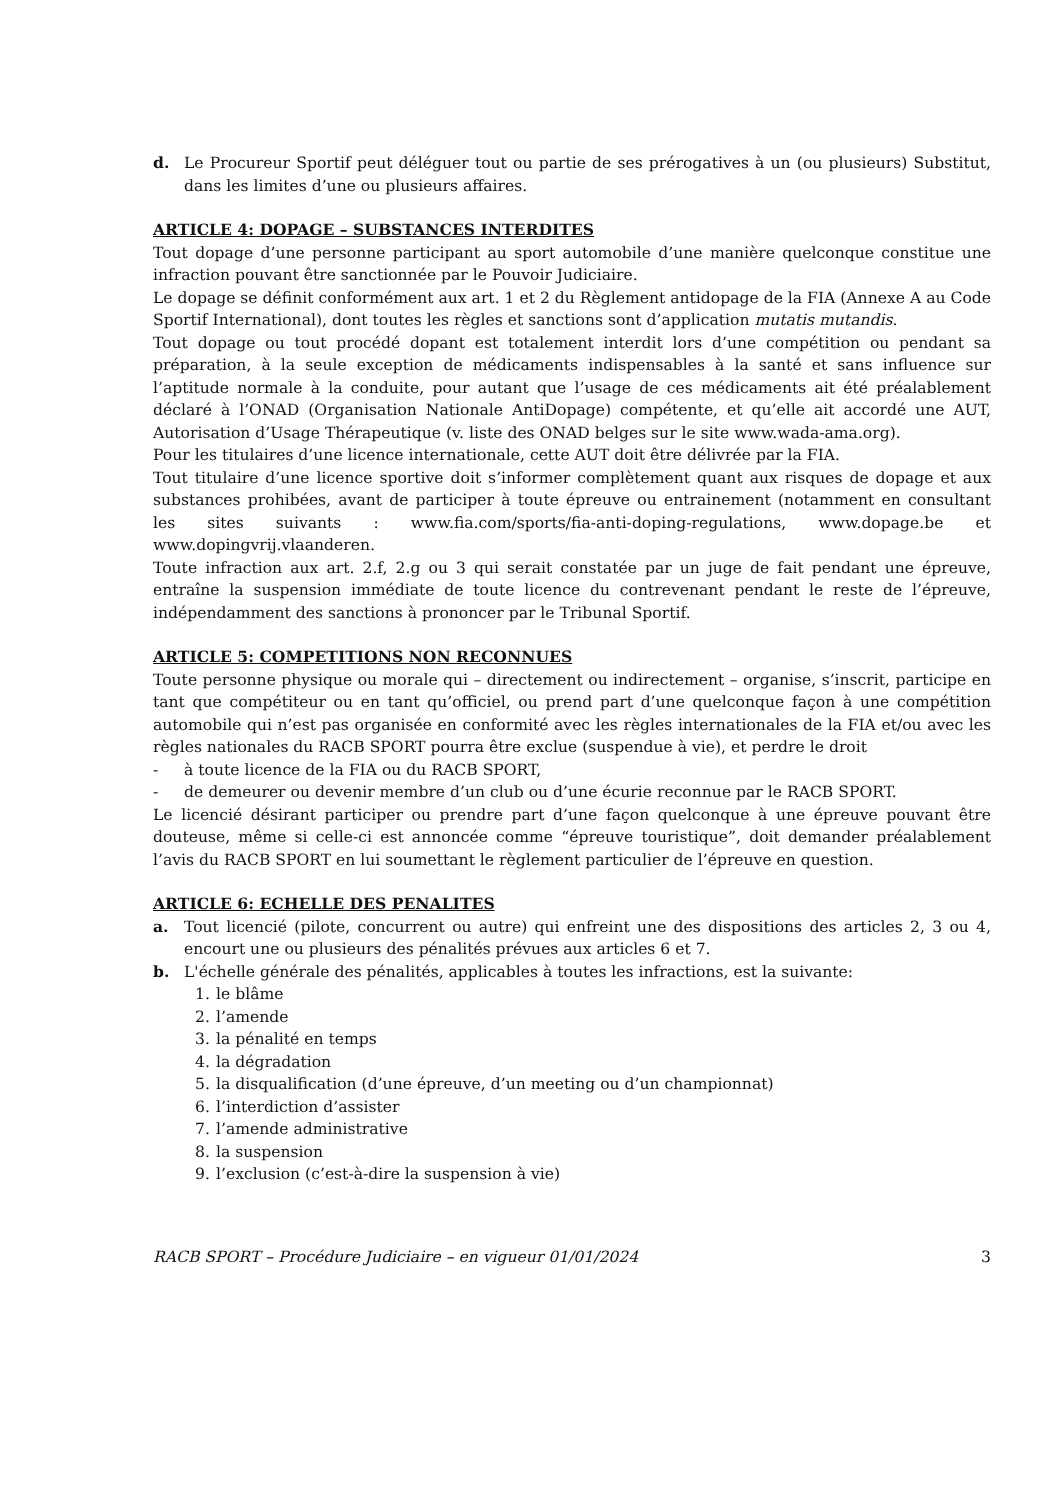d. Le Procureur Sportif peut déléguer tout ou partie de ses prérogatives à un (ou plusieurs) Substitut, dans les limites d’une ou plusieurs affaires.
ARTICLE 4: DOPAGE – SUBSTANCES INTERDITES
Tout dopage d’une personne participant au sport automobile d’une manière quelconque constitue une infraction pouvant être sanctionnée par le Pouvoir Judiciaire.
Le dopage se définit conformément aux art. 1 et 2 du Règlement antidopage de la FIA (Annexe A au Code Sportif International), dont toutes les règles et sanctions sont d’application mutatis mutandis.
Tout dopage ou tout procédé dopant est totalement interdit lors d’une compétition ou pendant sa préparation, à la seule exception de médicaments indispensables à la santé et sans influence sur l’aptitude normale à la conduite, pour autant que l’usage de ces médicaments ait été préalablement déclaré à l’ONAD (Organisation Nationale AntiDopage) compétente, et qu’elle ait accordé une AUT, Autorisation d’Usage Thérapeutique (v. liste des ONAD belges sur le site www.wada-ama.org).
Pour les titulaires d’une licence internationale, cette AUT doit être délivrée par la FIA.
Tout titulaire d’une licence sportive doit s’informer complètement quant aux risques de dopage et aux substances prohibées, avant de participer à toute épreuve ou entrainement (notamment en consultant les sites suivants : www.fia.com/sports/fia-anti-doping-regulations, www.dopage.be et www.dopingvrij.vlaanderen.
Toute infraction aux art. 2.f, 2.g ou 3 qui serait constatée par un juge de fait pendant une épreuve, entraîne la suspension immédiate de toute licence du contrevenant pendant le reste de l’épreuve, indépendamment des sanctions à prononcer par le Tribunal Sportif.
ARTICLE 5: COMPETITIONS NON RECONNUES
Toute personne physique ou morale qui – directement ou indirectement – organise, s’inscrit, participe en tant que compétiteur ou en tant qu’officiel, ou prend part d’une quelconque façon à une compétition automobile qui n’est pas organisée en conformité avec les règles internationales de la FIA et/ou avec les règles nationales du RACB SPORT pourra être exclue (suspendue à vie), et perdre le droit
- à toute licence de la FIA ou du RACB SPORT,
- de demeurer ou devenir membre d’un club ou d’une écurie reconnue par le RACB SPORT.
Le licencié désirant participer ou prendre part d’une façon quelconque à une épreuve pouvant être douteuse, même si celle-ci est annoncée comme “épreuve touristique”, doit demander préalablement l’avis du RACB SPORT en lui soumettant le règlement particulier de l’épreuve en question.
ARTICLE 6: ECHELLE DES PENALITES
a. Tout licencié (pilote, concurrent ou autre) qui enfreint une des dispositions des articles 2, 3 ou 4, encourt une ou plusieurs des pénalités prévues aux articles 6 et 7.
b. L'échelle générale des pénalités, applicables à toutes les infractions, est la suivante:
1. le blâme
2. l’amende
3. la pénalité en temps
4. la dégradation
5. la disqualification (d’une épreuve, d’un meeting ou d’un championnat)
6. l’interdiction d’assister
7. l’amende administrative
8. la suspension
9. l’exclusion (c’est-à-dire la suspension à vie)
RACB SPORT – Procédure Judiciaire – en vigueur 01/01/2024 3